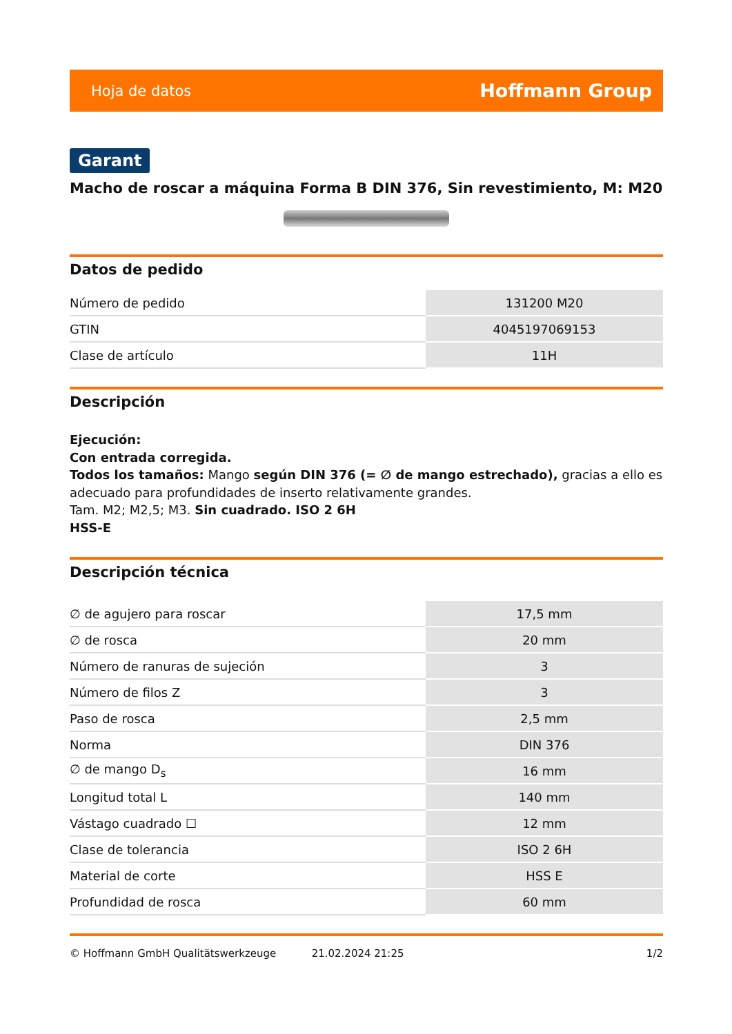Hoja de datos Hoffmann Group
Garant
Macho de roscar a máquina Forma B DIN 376, Sin revestimiento, M: M20
Datos de pedido
| Número de pedido | 131200 M20 |
| GTIN | 4045197069153 |
| Clase de artículo | 11H |
Descripción
Ejecución:
Con entrada corregida.
Todos los tamaños: Mango según DIN 376 (= ∅ de mango estrechado), gracias a ello es adecuado para profundidades de inserto relativamente grandes.
Tam. M2; M2,5; M3. Sin cuadrado. ISO 2 6H
HSS-E
Descripción técnica
| ∅ de agujero para roscar | 17,5 mm |
| ∅ de rosca | 20 mm |
| Número de ranuras de sujeción | 3 |
| Número de filos Z | 3 |
| Paso de rosca | 2,5 mm |
| Norma | DIN 376 |
| ∅ de mango D<sub>s</sub> | 16 mm |
| Longitud total L | 140 mm |
| Vástago cuadrado ☐ | 12 mm |
| Clase de tolerancia | ISO 2 6H |
| Material de corte | HSS E |
| Profundidad de rosca | 60 mm |
© Hoffmann GmbH Qualitätswerkzeuge 21.02.2024 21:25 1/2